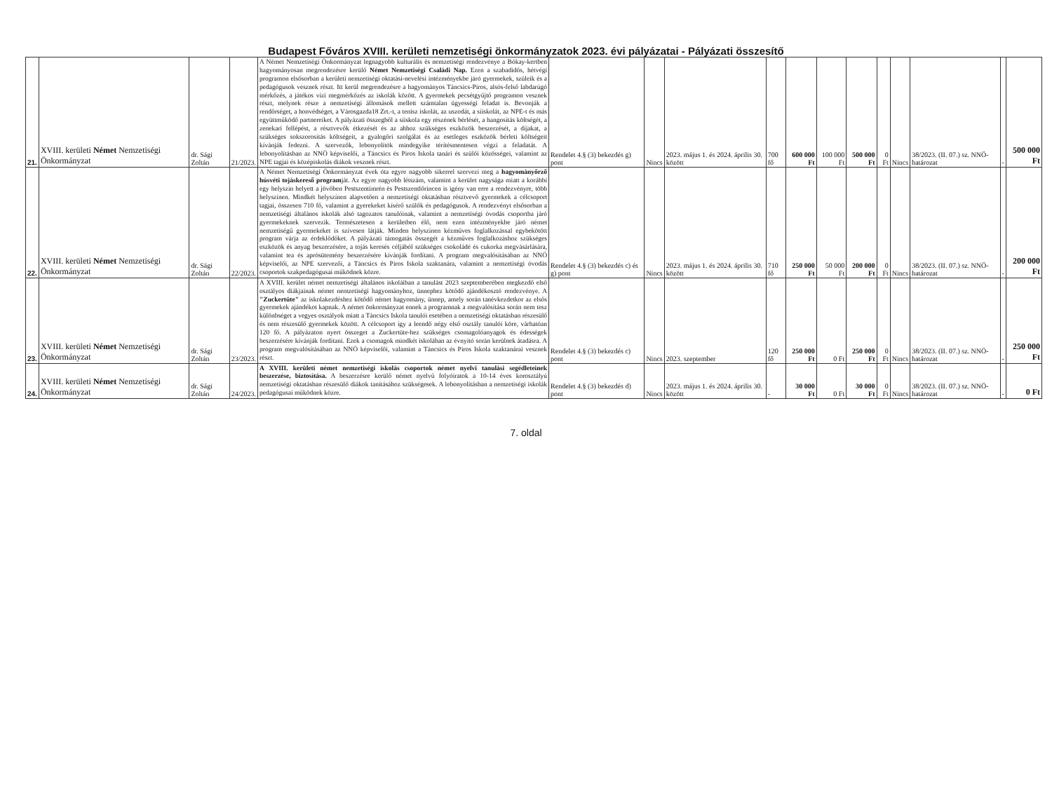Budapest Főváros XVIII. kerületi nemzetiségi önkormányzatok 2023. évi pályázatai - Pályázati összesítő
| 21. | XVIII. kerületi Német Nemzetiségi Önkormányzat | dr. Sági Zoltán | 21/2023. | A Német Nemzetiségi Önkormányzat legnagyobb kulturális és nemzetiségi rendezvénye a Bókay-kertben hagyományosan megrendezésre kerülő Német Nemzetiségi Családi Nap. Ezen a szabadidős, hétvégi programon elsősorban a kerületi nemzetiségi oktatási-nevelési intézményekbe járó gyermekek, szüleik és a pedagógusok vesznek részt. Itt kerül megrendezésre a hagyományos Táncsics-Piros, alsós-felső labdarúgó mérkőzés, a játékos vízi megmérkőzés az iskolák között. A gyermekek pecsétgyűjtő programon vesznek részt, melynek része a nemzetiségi állomások mellett számtalan ügyességi feladat is. Bevonják a rendőrséget, a honvédséget, a Városgazda18 Zrt.-t, a tenisz iskolát, az uszodát, a síiskolát, az NPE-t és más együttműködő partnereiket. A pályázati összegből a síiskola egy részének bérlését, a hangosítás költségét, a zenekari fellépést, a résztvevők étkezését és az ahhoz szükséges eszközök beszerzését, a díjakat, a szükséges sokszorosítás költségeit, a gyalogőri szolgálat és az esetleges eszközök bérleti költségeit kívánják fedezni. A szervezők, lebonyolítók mindegyike térítésmentesen végzi a feladatát. A lebonyolításban az NNÖ képviselői, a Táncsics és Piros Iskola tanári és szülői közösségei, valamint az NPE tagjai és középiskolás diákok vesznek részt. | Rendelet 4.§ (3) bekezdés g) pont | Nincs | 2023. május 1. és 2024. április 30. között | 700 fő | 600 000 Ft | 100 000 Ft | 500 000 Ft | 0 Ft | Nincs | 38/2023. (II. 07.) sz. NNÖ-határozat | - | 500 000 Ft |
| 22. | XVIII. kerületi Német Nemzetiségi Önkormányzat | dr. Sági Zoltán | 22/2023. | A Német Nemzetiségi Önkormányzat évek óta egyre nagyobb sikerrel szervezi meg a hagyományőrző húsvéti tojáskereső program ját. Az egyre nagyobb létszám, valamint a kerület nagysága miatt a korábbi egy helyszín helyett a jövőben Pestszentimrén és Pestszentlőrincen is igény van erre a rendezvényre, több helyszínen. Mindkét helyszínen alapvetően a nemzetiségi oktatásban résztvevő gyermekek a célcsoport tagjai, összesen 710 fő, valamint a gyerekeket kísérő szülők és pedagógusok. A rendezvényt elsősorban a nemzetiségi általános iskolák alsó tagozatos tanulóinak, valamint a nemzetiségi óvodás csoportba járó gyermekeknek szervezik. Természetesen a kerületben élő, nem ezen intézményekbe járó német nemzetiségű gyermekeket is szívesen látják. Minden helyszínen kézműves foglalkozással egybekötött program várja az érdeklődőket. A pályázati támogatás összegét a kézműves foglalkozáshoz szükséges eszközök és anyag beszerzésére, a tojás keresés céljából szükséges csokoládé és cukorka megvásárlására, valamint tea és aprósütemény beszerzésére kívánják fordítani. A program megvalósításában az NNÖ képviselői, az NPE szervezői, a Táncsics és Piros Iskola szaktanára, valamint a nemzetiségi óvodás csoportok szakpedagógusai működnek közre. | Rendelet 4.§ (3) bekezdés c) és g) pont | Nincs | 2023. május 1. és 2024. április 30. között | 710 fő | 250 000 Ft | 50 000 Ft | 200 000 Ft | 0 Ft | Nincs | 38/2023. (II. 07.) sz. NNÖ-határozat | - | 200 000 Ft |
| 23. | XVIII. kerületi Német Nemzetiségi Önkormányzat | dr. Sági Zoltán | 23/2023. | A XVIII. kerület német nemzetiségi általános iskoláiban a tanulást 2023 szeptemberében megkezdő első osztályos diákjainak német nemzetiségi hagyományhoz, ünnephez kötődő ajándékosztó rendezvénye. A "Zuckertüte" az iskolakezdéshez kötődő német hagyomány, ünnep, amely során tanévkezdetkor az elsős gyermekek ajándékot kapnak. A német önkormányzat ennek a programnak a megvalósítása során nem tesz különbséget a vegyes osztályok miatt a Táncsics Iskola tanulói esetében a nemzetiségi oktatásban részesülő és nem részesülő gyermekek között. A célcsoport így a leendő négy első osztály tanulói köre, várhatóan 120 fő. A pályázaton nyert összeget a Zuckertüte-hez szükséges csomagolóanyagok és édességek beszerzésére kívánják fordítani. Ezek a csomagok mindkét iskolában az évnyitó során kerülnek átadásra. A program megvalósításában az NNÖ képviselői, valamint a Táncsics és Piros Iskola szaktanárai vesznek részt. | Rendelet 4.§ (3) bekezdés c) pont | Nincs | 2023. szeptember | 120 fő | 250 000 Ft | 0 Ft | 250 000 Ft | 0 Ft | Nincs | 38/2023. (II. 07.) sz. NNÖ-határozat | - | 250 000 Ft |
| 24. | XVIII. kerületi Német Nemzetiségi Önkormányzat | dr. Sági Zoltán | 24/2023. | A XVIII. kerületi német nemzetiségi iskolás csoportok német nyelvi tanulási segédleteinek beszerzése, biztosítása. A beszerzésre kerülő német nyelvű folyóiratok a 10-14 éves korosztályú nemzetiségi oktatásban részesülő diákok tanításához szükségesek. A lebonyolításban a nemzetiségi iskolák pedagógusai működnek közre. | Rendelet 4.§ (3) bekezdés d) pont | Nincs | 2023. május 1. és 2024. április 30. között | - | 30 000 Ft | 0 Ft | 30 000 Ft | 0 Ft | Nincs | 38/2023. (II. 07.) sz. NNÖ-határozat | - | 0 Ft |
7. oldal